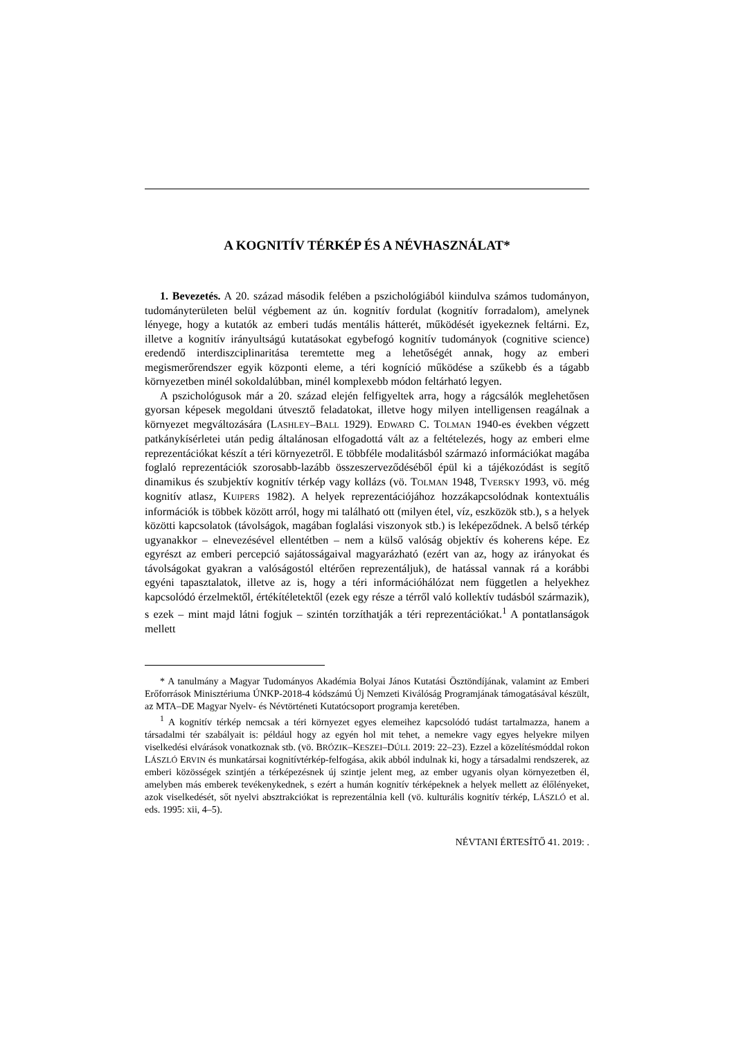A KOGNITÍV TÉRKÉP ÉS A NÉVHASZNÁLAT*
1. Bevezetés. A 20. század második felében a pszichológiából kiindulva számos tudományon, tudományterületen belül végbement az ún. kognitív fordulat (kognitív forradalom), amelynek lényege, hogy a kutatók az emberi tudás mentális hátterét, működését igyekeznek feltárni. Ez, illetve a kognitív irányultságú kutatásokat egybefogó kognitív tudományok (cognitive science) eredendő interdiszciplinaritása teremtette meg a lehetőségét annak, hogy az emberi megismerőrendszer egyik központi eleme, a téri kogníció működése a szűkebb és a tágabb környezetben minél sokoldalúbban, minél komplexebb módon feltárható legyen.
A pszichológusok már a 20. század elején felfigyeltek arra, hogy a rágcsálók meglehetősen gyorsan képesek megoldani útvesztő feladatokat, illetve hogy milyen intelligensen reagálnak a környezet megváltozására (LASHLEY–BALL 1929). EDWARD C. TOLMAN 1940-es években végzett patkánykísérletei után pedig általánosan elfogadottá vált az a feltételezés, hogy az emberi elme reprezentációkat készít a téri környezetről. E többféle modalitásból származó információkat magába foglaló reprezentációk szorosabb-lazább összeszerveződéséből épül ki a tájékozódást is segítő dinamikus és szubjektív kognitív térkép vagy kollázs (vö. TOLMAN 1948, TVERSKY 1993, vö. még kognitív atlasz, KUIPERS 1982). A helyek reprezentációjához hozzákapcsolódnak kontextuális információk is többek között arról, hogy mi található ott (milyen étel, víz, eszközök stb.), s a helyek közötti kapcsolatok (távolságok, magában foglalási viszonyok stb.) is leképeződnek. A belső térkép ugyanakkor – elnevezésével ellentétben – nem a külső valóság objektív és koherens képe. Ez egyrészt az emberi percepció sajátosságaival magyarázható (ezért van az, hogy az irányokat és távolságokat gyakran a valóságostól eltérően reprezentáljuk), de hatással vannak rá a korábbi egyéni tapasztalatok, illetve az is, hogy a téri információhálózat nem független a helyekhez kapcsolódó érzelmektől, értékítéletektől (ezek egy része a térről való kollektív tudásból származik), s ezek – mint majd látni fogjuk – szintén torzíthatják a téri reprezentációkat.<sup>1</sup> A pontatlanságok mellett
* A tanulmány a Magyar Tudományos Akadémia Bolyai János Kutatási Ösztöndíjának, valamint az Emberi Erőforrások Minisztériuma ÚNKP-2018-4 kódszámú Új Nemzeti Kiválóság Programjának támogatásával készült, az MTA–DE Magyar Nyelv- és Névtörténeti Kutatócsoport programja keretében.
<sup>1</sup> A kognitív térkép nemcsak a téri környezet egyes elemeihez kapcsolódó tudást tartalmazza, hanem a társadalmi tér szabályait is: például hogy az egyén hol mit tehet, a nemekre vagy egyes helyekre milyen viselkedési elvárások vonatkoznak stb. (vö. BRÓZIK–KESZEI–DÚLL 2019: 22–23). Ezzel a közelítésmóddal rokon LÁSZLÓ ERVIN és munkatársai kognitívtérkép-felfogása, akik abból indulnak ki, hogy a társadalmi rendszerek, az emberi közösségek szintjén a térképezésnek új szintje jelent meg, az ember ugyanis olyan környezetben él, amelyben más emberek tevékenykednek, s ezért a humán kognitív térképeknek a helyek mellett az élőlényeket, azok viselkedését, sőt nyelvi absztrakciókat is reprezentálnia kell (vö. kulturális kognitív térkép, LÁSZLÓ et al. eds. 1995: xii, 4–5).
NÉVTANI ÉRTESÍTŐ 41. 2019: .